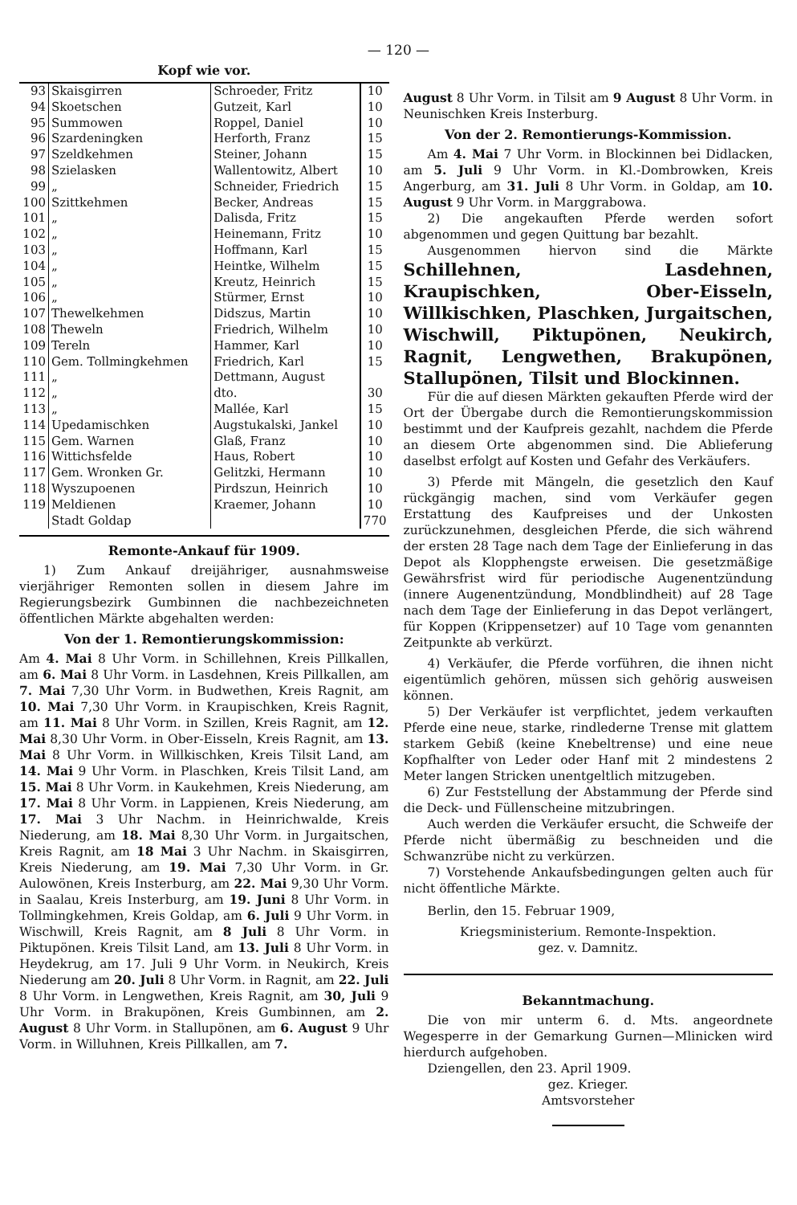— 120 —
Kopf wie vor.
| 93 | Skaisgirren | Schroeder, Fritz | 10 |
| 94 | Skoetschen | Gutzeit, Karl | 10 |
| 95 | Summowen | Roppel, Daniel | 10 |
| 96 | Szardeningken | Herforth, Franz | 15 |
| 97 | Szeldkehmen | Steiner, Johann | 15 |
| 98 | Szielasken | Wallentowitz, Albert | 10 |
| 99 | „ | Schneider, Friedrich | 15 |
| 100 | Szittkehmen | Becker, Andreas | 15 |
| 101 | „ | Dalisda, Fritz | 15 |
| 102 | „ | Heinemann, Fritz | 10 |
| 103 | „ | Hoffmann, Karl | 15 |
| 104 | „ | Heintke, Wilhelm | 15 |
| 105 | „ | Kreutz, Heinrich | 15 |
| 106 | „ | Stürmer, Ernst | 10 |
| 107 | Thewelkehmen | Didszus, Martin | 10 |
| 108 | Theweln | Friedrich, Wilhelm | 10 |
| 109 | Tereln | Hammer, Karl | 10 |
| 110 | Gem. Tollmingkehmen | Friedrich, Karl | 15 |
| 111 | „ | Dettmann, August | |
| 112 | „ | dto. | 30 |
| 113 | „ | Mallée, Karl | 15 |
| 114 | Upedamischken | Augstukalski, Jankel | 10 |
| 115 | Gem. Warnen | Glaß, Franz | 10 |
| 116 | Wittichsfelde | Haus, Robert | 10 |
| 117 | Gem. Wronken Gr. | Gelitzki, Hermann | 10 |
| 118 | Wyszupoenen | Pirdszun, Heinrich | 10 |
| 119 | Meldienen | Kraemer, Johann | 10 |
| | Stadt Goldap | | 770 |
Remonte-Ankauf für 1909.
1) Zum Ankauf dreijähriger, ausnahmsweise vierjähriger Remonten sollen in diesem Jahre im Regierungsbezirk Gumbinnen die nachbezeichneten öffentlichen Märkte abgehalten werden:
Von der 1. Remontierungskommission:
Am 4. Mai 8 Uhr Vorm. in Schillehnen, Kreis Pillkallen, am 6. Mai 8 Uhr Vorm. in Lasdehnen, Kreis Pillkallen, am 7. Mai 7,30 Uhr Vorm. in Budwethen, Kreis Ragnit, am 10. Mai 7,30 Uhr Vorm. in Kraupischken, Kreis Ragnit, am 11. Mai 8 Uhr Vorm. in Szillen, Kreis Ragnit, am 12. Mai 8,30 Uhr Vorm. in Ober-Eisseln, Kreis Ragnit, am 13. Mai 8 Uhr Vorm. in Willkischken, Kreis Tilsit Land, am 14. Mai 9 Uhr Vorm. in Plaschken, Kreis Tilsit Land, am 15. Mai 8 Uhr Vorm. in Kaukehmen, Kreis Niederung, am 17. Mai 8 Uhr Vorm. in Lappienen, Kreis Niederung, am 17. Mai 3 Uhr Nachm. in Heinrichwalde, Kreis Niederung, am 18. Mai 8,30 Uhr Vorm. in Jurgaitschen, Kreis Ragnit, am 18 Mai 3 Uhr Nachm. in Skaisgirren, Kreis Niederung, am 19. Mai 7,30 Uhr Vorm. in Gr. Aulowönen, Kreis Insterburg, am 22. Mai 9,30 Uhr Vorm. in Saalau, Kreis Insterburg, am 19. Juni 8 Uhr Vorm. in Tollmingkehmen, Kreis Goldap, am 6. Juli 9 Uhr Vorm. in Wischwill, Kreis Ragnit, am 8 Juli 8 Uhr Vorm. in Piktupönen. Kreis Tilsit Land, am 13. Juli 8 Uhr Vorm. in Heydekrug, am 17. Juli 9 Uhr Vorm. in Neukirch, Kreis Niederung am 20. Juli 8 Uhr Vorm. in Ragnit, am 22. Juli 8 Uhr Vorm. in Lengwethen, Kreis Ragnit, am 30, Juli 9 Uhr Vorm. in Brakupönen, Kreis Gumbinnen, am 2. August 8 Uhr Vorm. in Stallupönen, am 6. August 9 Uhr Vorm. in Willuhnen, Kreis Pillkallen, am 7.
August 8 Uhr Vorm. in Tilsit am 9 August 8 Uhr Vorm. in Neunischken Kreis Insterburg.
Von der 2. Remontierungs-Kommission.
Am 4. Mai 7 Uhr Vorm. in Blockinnen bei Didlacken, am 5. Juli 9 Uhr Vorm. in Kl.-Dombrowken, Kreis Angerburg, am 31. Juli 8 Uhr Vorm. in Goldap, am 10. August 9 Uhr Vorm. in Marggrabowa.
2) Die angekauften Pferde werden sofort abgenommen und gegen Quittung bar bezahlt.
Ausgenommen hiervon sind die Märkte Schillehnen, Lasdehnen, Kraupischken, Ober-Eisseln, Willkischken, Plaschken, Jurgaitschen, Wischwill, Piktupönen, Neukirch, Ragnit, Lengwethen, Brakupönen, Stallupönen, Tilsit und Blockinnen.
Für die auf diesen Märkten gekauften Pferde wird der Ort der Übergabe durch die Remontierungskommission bestimmt und der Kaufpreis gezahlt, nachdem die Pferde an diesem Orte abgenommen sind. Die Ablieferung daselbst erfolgt auf Kosten und Gefahr des Verkäufers.
3) Pferde mit Mängeln, die gesetzlich den Kauf rückgängig machen, sind vom Verkäufer gegen Erstattung des Kaufpreises und der Unkosten zurückzunehmen, desgleichen Pferde, die sich während der ersten 28 Tage nach dem Tage der Einlieferung in das Depot als Klopphengste erweisen. Die gesetzmäßige Gewährsfrist wird für periodische Augenentzündung (innere Augenentzündung, Mondblindheit) auf 28 Tage nach dem Tage der Einlieferung in das Depot verlängert, für Koppen (Krippensetzer) auf 10 Tage vom genannten Zeitpunkte ab verkürzt.
4) Verkäufer, die Pferde vorführen, die ihnen nicht eigentümlich gehören, müssen sich gehörig ausweisen können.
5) Der Verkäufer ist verpflichtet, jedem verkauften Pferde eine neue, starke, rindlederne Trense mit glattem starkem Gebiß (keine Knebeltrense) und eine neue Kopfhalfter von Leder oder Hanf mit 2 mindestens 2 Meter langen Stricken unentgeltlich mitzugeben.
6) Zur Feststellung der Abstammung der Pferde sind die Deck- und Füllenscheine mitzubringen.
Auch werden die Verkäufer ersucht, die Schweife der Pferde nicht übermäßig zu beschneiden und die Schwanzrübe nicht zu verkürzen.
7) Vorstehende Ankaufsbedingungen gelten auch für nicht öffentliche Märkte.
Berlin, den 15. Februar 1909,
Kriegsministerium. Remonte-Inspektion.
gez. v. Damnitz.
Bekanntmachung.
Die von mir unterm 6. d. Mts. angeordnete Wegesperre in der Gemarkung Gurnen—Mlinicken wird hierdurch aufgehoben.
Dziengellen, den 23. April 1909.
gez. Krieger.
Amtsvorsteher